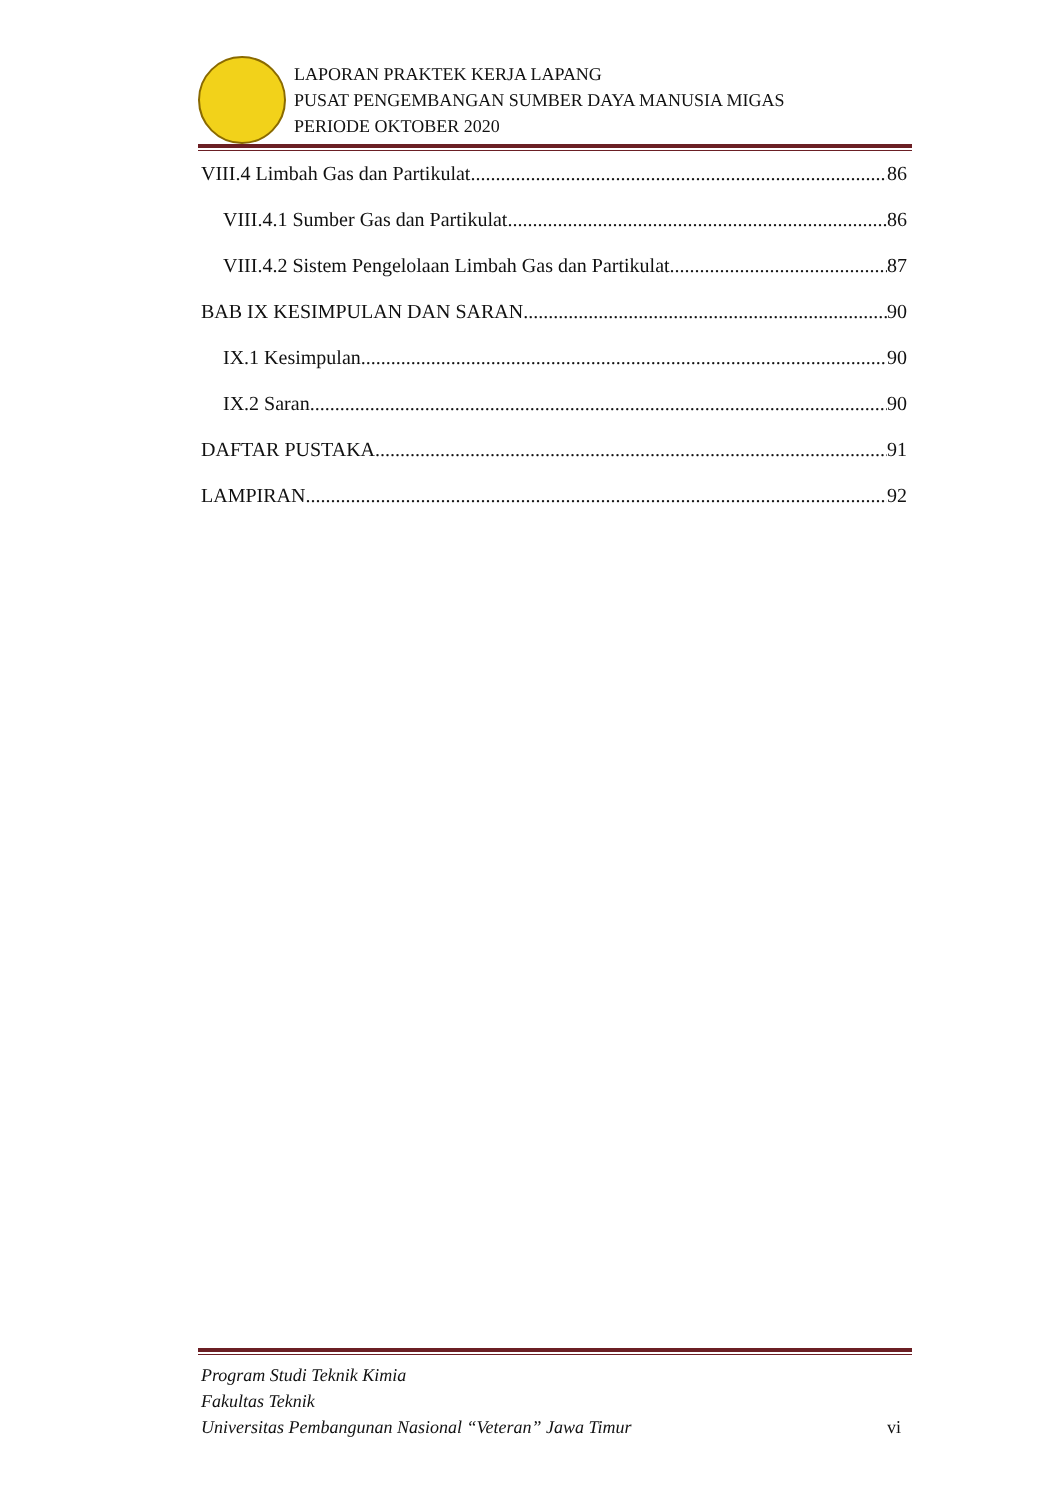LAPORAN PRAKTEK KERJA LAPANG
PUSAT PENGEMBANGAN SUMBER DAYA MANUSIA MIGAS
PERIODE OKTOBER 2020
VIII.4 Limbah Gas dan Partikulat 86
VIII.4.1 Sumber Gas dan Partikulat 86
VIII.4.2 Sistem Pengelolaan Limbah Gas dan Partikulat 87
BAB IX KESIMPULAN DAN SARAN 90
IX.1 Kesimpulan 90
IX.2 Saran 90
DAFTAR PUSTAKA 91
LAMPIRAN 92
Program Studi Teknik Kimia
Fakultas Teknik
Universitas Pembangunan Nasional “Veteran” Jawa Timur
vi